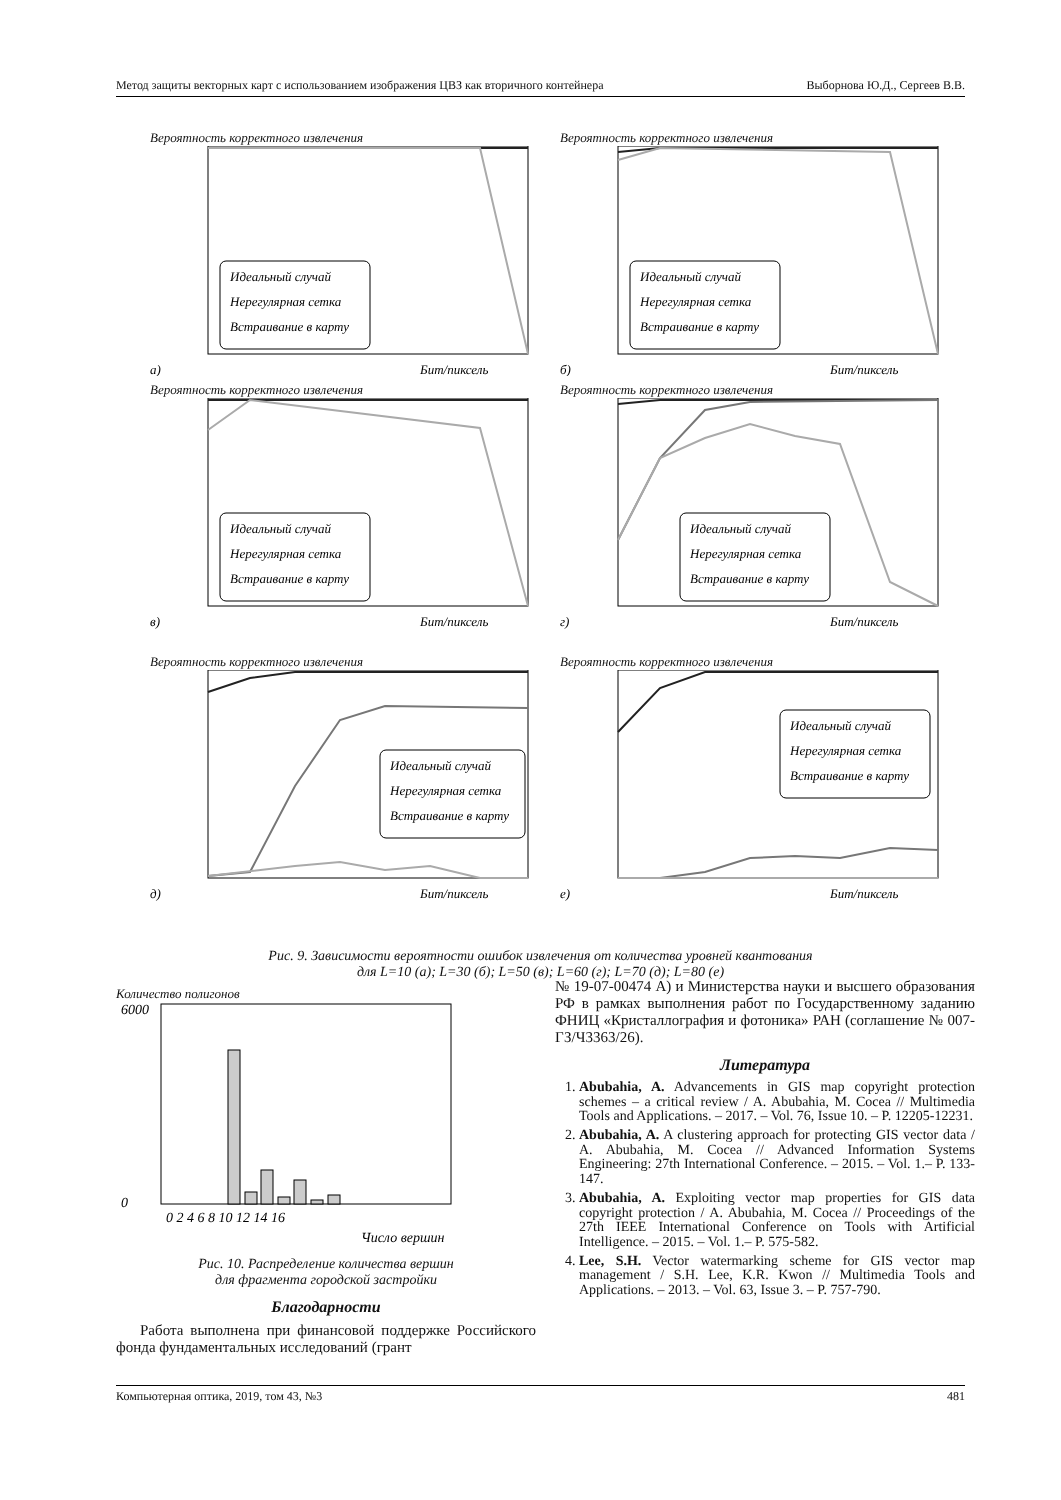Метод защиты векторных карт с использованием изображения ЦВЗ как вторичного контейнера Выборнова Ю.Д., Сергеев В.В.
Вероятность корректного извлечения
Идеальный случай
Нерегулярная сетка
Встраивание в карту
а)
Бит/пиксель
Вероятность корректного извлечения
Идеальный случай
Нерегулярная сетка
Встраивание в карту
б)
Бит/пиксель
Вероятность корректного извлечения
Идеальный случай
Нерегулярная сетка
Встраивание в карту
в)
Бит/пиксель
Вероятность корректного извлечения
Идеальный случай
Нерегулярная сетка
Встраивание в карту
г)
Бит/пиксель
Вероятность корректного извлечения
Идеальный случай
Нерегулярная сетка
Встраивание в карту
д)
Бит/пиксель
Вероятность корректного извлечения
Идеальный случай
Нерегулярная сетка
Встраивание в карту
е)
Бит/пиксель
Рис. 9. Зависимости вероятности ошибок извлечения от количества уровней квантования
для L=10 (а); L=30 (б); L=50 (в); L=60 (г); L=70 (д); L=80 (е)
Количество полигонов
6000
0
0 2 4 6 8 10 12 14 16
Число вершин
Рис. 10. Распределение количества вершин
для фрагмента городской застройки
Благодарности
Работа выполнена при финансовой поддержке Российского фонда фундаментальных исследований (грант
№ 19-07-00474 А) и Министерства науки и высшего образования РФ в рамках выполнения работ по Государственному заданию ФНИЦ «Кристаллография и фотоника» РАН (соглашение № 007-ГЗ/Ч3363/26).
Литература
1. Abubahia, A. Advancements in GIS map copyright protection schemes – a critical review / A. Abubahia, M. Cocea // Multimedia Tools and Applications. – 2017. – Vol. 76, Issue 10. – P. 12205-12231.
2. Abubahia, A. A clustering approach for protecting GIS vector data / A. Abubahia, M. Cocea // Advanced Information Systems Engineering: 27th International Conference. – 2015. – Vol. 1.– P. 133-147.
3. Abubahia, A. Exploiting vector map properties for GIS data copyright protection / A. Abubahia, M. Cocea // Proceedings of the 27th IEEE International Conference on Tools with Artificial Intelligence. – 2015. – Vol. 1.– P. 575-582.
4. Lee, S.H. Vector watermarking scheme for GIS vector map management / S.H. Lee, K.R. Kwon // Multimedia Tools and Applications. – 2013. – Vol. 63, Issue 3. – P. 757-790.
Компьютерная оптика, 2019, том 43, №3 481